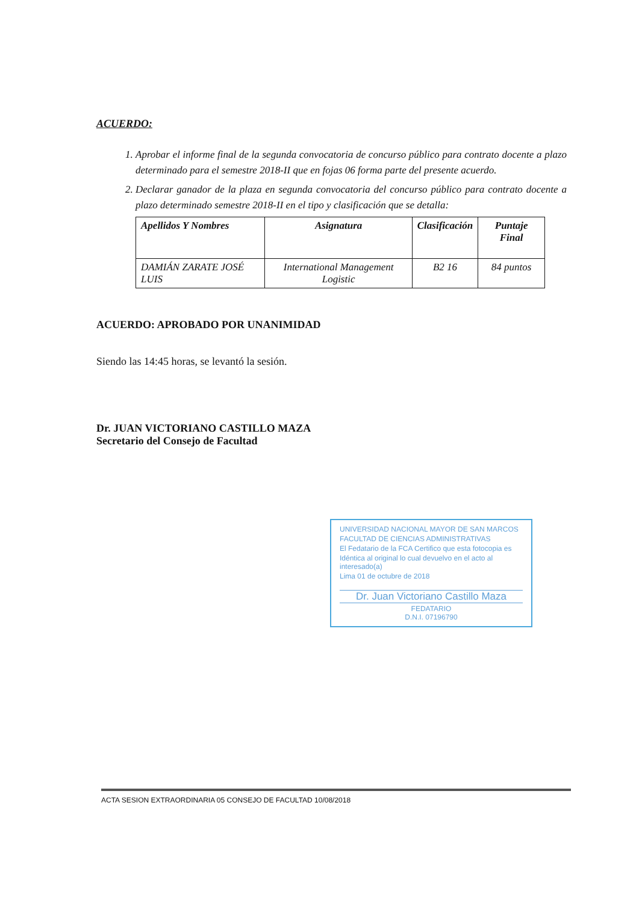ACUERDO:
1. Aprobar el informe final de la segunda convocatoria de concurso público para contrato docente a plazo determinado para el semestre 2018-II que en fojas 06 forma parte del presente acuerdo.
2. Declarar ganador de la plaza en segunda convocatoria del concurso público para contrato docente a plazo determinado semestre 2018-II en el tipo y clasificación que se detalla:
| Apellidos Y Nombres | Asignatura | Clasificación | Puntaje Final |
| --- | --- | --- | --- |
| DAMIÁN ZARATE JOSÉ LUIS | International Management Logistic | B2 16 | 84 puntos |
ACUERDO: APROBADO POR UNANIMIDAD
Siendo las 14:45 horas, se levantó la sesión.
Dr. JUAN VICTORIANO CASTILLO MAZA
Secretario del Consejo de Facultad
UNIVERSIDAD NACIONAL MAYOR DE SAN MARCOS
FACULTAD DE CIENCIAS ADMINISTRATIVAS
El Fedatario de la FCA Certifico que esta fotocopia es
Idéntica al original lo cual devuelvo en el acto al interesado(a)
Lima 01 de octubre de 2018
Dr. Juan Victoriano Castillo Maza
FEDATARIO
D.N.I. 07196790
ACTA SESION EXTRAORDINARIA 05 CONSEJO DE FACULTAD 10/08/2018